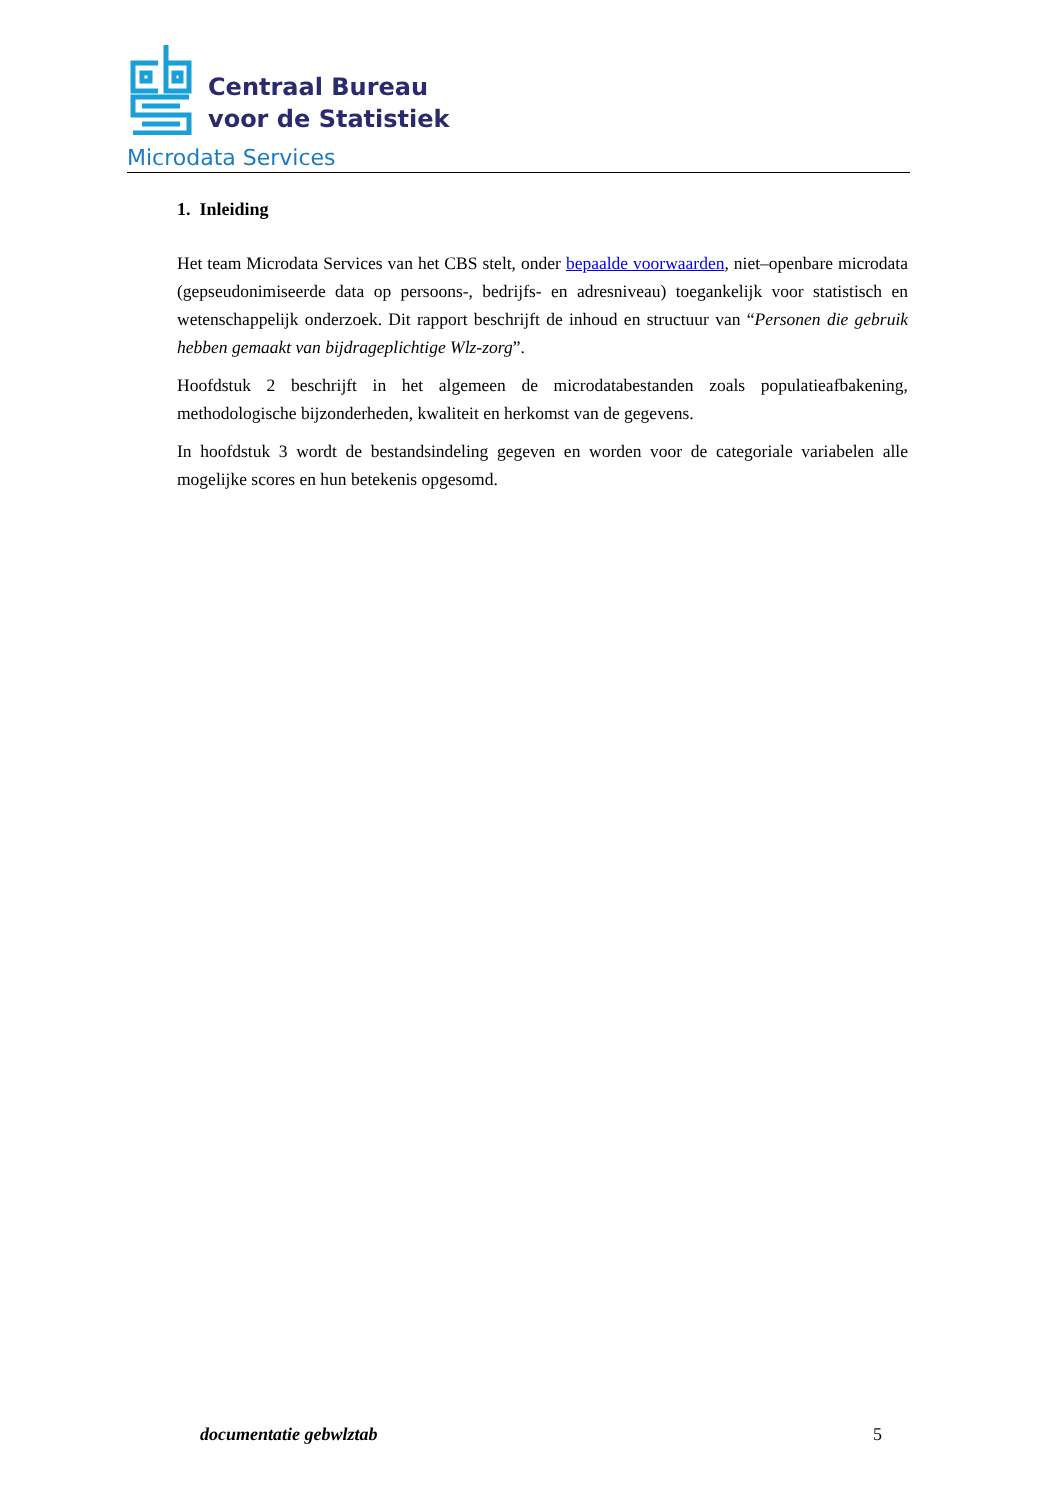Centraal Bureau
voor de Statistiek
Microdata Services
1. Inleiding
Het team Microdata Services van het CBS stelt, onder bepaalde voorwaarden, niet–openbare microdata (gepseudonimiseerde data op persoons-, bedrijfs- en adresniveau) toegankelijk voor statistisch en wetenschappelijk onderzoek. Dit rapport beschrijft de inhoud en structuur van “Personen die gebruik hebben gemaakt van bijdrageplichtige Wlz-zorg”.
Hoofdstuk 2 beschrijft in het algemeen de microdatabestanden zoals populatieafbakening, methodologische bijzonderheden, kwaliteit en herkomst van de gegevens.
In hoofdstuk 3 wordt de bestandsindeling gegeven en worden voor de categoriale variabelen alle mogelijke scores en hun betekenis opgesomd.
documentatie gebwlztab 5